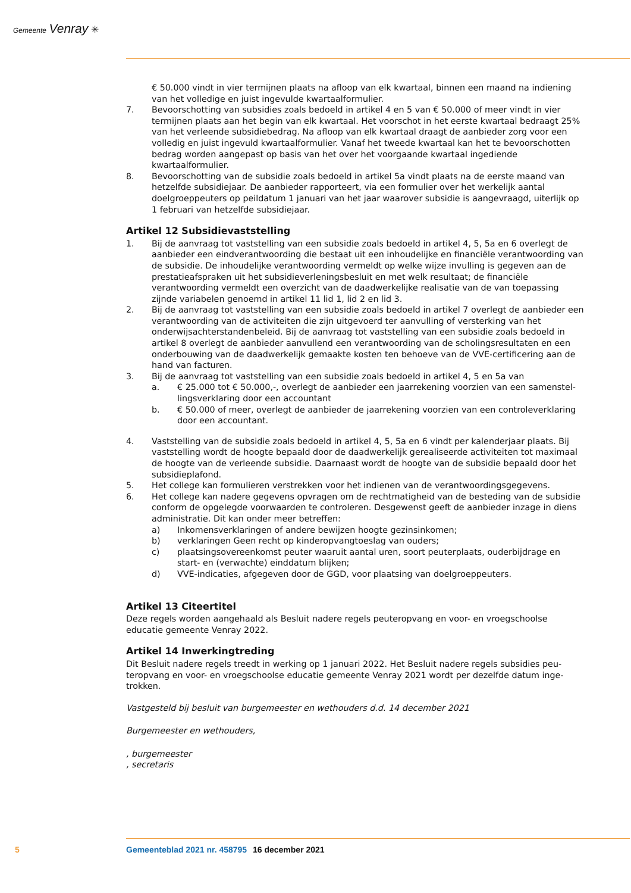Gemeente Venray ✳
€ 50.000 vindt in vier termijnen plaats na afloop van elk kwartaal, binnen een maand na indiening van het volledige en juist ingevulde kwartaalformulier.
7. Bevoorschotting van subsidies zoals bedoeld in artikel 4 en 5 van € 50.000 of meer vindt in vier termijnen plaats aan het begin van elk kwartaal. Het voorschot in het eerste kwartaal bedraagt 25% van het verleende subsidiebedrag. Na afloop van elk kwartaal draagt de aanbieder zorg voor een volledig en juist ingevuld kwartaalformulier. Vanaf het tweede kwartaal kan het te bevoor­schotten bedrag worden aangepast op basis van het over het voorgaande kwartaal ingediende kwartaalformulier.
8. Bevoorschotting van de subsidie zoals bedoeld in artikel 5a vindt plaats na de eerste maand van hetzelfde subsidiejaar. De aanbieder rapporteert, via een formulier over het werkelijk aantal doelgroeppeuters op peildatum 1 januari van het jaar waarover subsidie is aangevraagd, uiterlijk op 1 februari van hetzelfde subsidiejaar.
Artikel 12 Subsidievaststelling
1. Bij de aanvraag tot vaststelling van een subsidie zoals bedoeld in artikel 4, 5, 5a en 6 overlegt de aanbieder een eindverantwoording die bestaat uit een inhoudelijke en financiële verantwoording van de subsidie. De inhoudelijke verantwoording vermeldt op welke wijze invulling is gegeven aan de prestatieafspraken uit het subsidieverleningsbesluit en met welk resultaat; de financiële verantwoording vermeldt een overzicht van de daadwerkelijke realisatie van de van toepassing zijnde variabelen genoemd in artikel 11 lid 1, lid 2 en lid 3.
2. Bij de aanvraag tot vaststelling van een subsidie zoals bedoeld in artikel 7 overlegt de aanbieder een verantwoording van de activiteiten die zijn uitgevoerd ter aanvulling of versterking van het onderwijsachterstandenbeleid. Bij de aanvraag tot vaststelling van een subsidie zoals bedoeld in artikel 8 overlegt de aanbieder aanvullend een verantwoording van de scholingsresultaten en een onderbouwing van de daadwerkelijk gemaakte kosten ten behoeve van de VVE-certificering aan de hand van facturen.
3. Bij de aanvraag tot vaststelling van een subsidie zoals bedoeld in artikel 4, 5 en 5a van
a. € 25.000 tot € 50.000,-, overlegt de aanbieder een jaarrekening voorzien van een samenstel­lingsverklaring door een accountant
b. € 50.000 of meer, overlegt de aanbieder de jaarrekening voorzien van een controleverklaring door een accountant.
4. Vaststelling van de subsidie zoals bedoeld in artikel 4, 5, 5a en 6 vindt per kalenderjaar plaats. Bij vaststelling wordt de hoogte bepaald door de daadwerkelijk gerealiseerde activiteiten tot maximaal de hoogte van de verleende subsidie. Daarnaast wordt de hoogte van de subsidie bepaald door het subsidieplafond.
5. Het college kan formulieren verstrekken voor het indienen van de verantwoordingsgegevens.
6. Het college kan nadere gegevens opvragen om de rechtmatigheid van de besteding van de sub­sidie conform de opgelegde voorwaarden te controleren. Desgewenst geeft de aanbieder inzage in diens administratie. Dit kan onder meer betreffen:
a) Inkomensverklaringen of andere bewijzen hoogte gezinsinkomen;
b) verklaringen Geen recht op kinderopvangtoeslag van ouders;
c) plaatsingsovereenkomst peuter waaruit aantal uren, soort peuterplaats, ouderbijdrage en start- en (verwachte) einddatum blijken;
d) VVE-indicaties, afgegeven door de GGD, voor plaatsing van doelgroeppeuters.
Artikel 13 Citeertitel
Deze regels worden aangehaald als Besluit nadere regels peuteropvang en voor- en vroegschoolse educatie gemeente Venray 2022.
Artikel 14 Inwerkingtreding
Dit Besluit nadere regels treedt in werking op 1 januari 2022. Het Besluit nadere regels subsidies peu­teropvang en voor- en vroegschoolse educatie gemeente Venray 2021 wordt per dezelfde datum inge­trokken.
Vastgesteld bij besluit van burgemeester en wethouders d.d. 14 december 2021
Burgemeester en wethouders,
, burgemeester
, secretaris
5 Gemeenteblad 2021 nr. 458795 16 december 2021